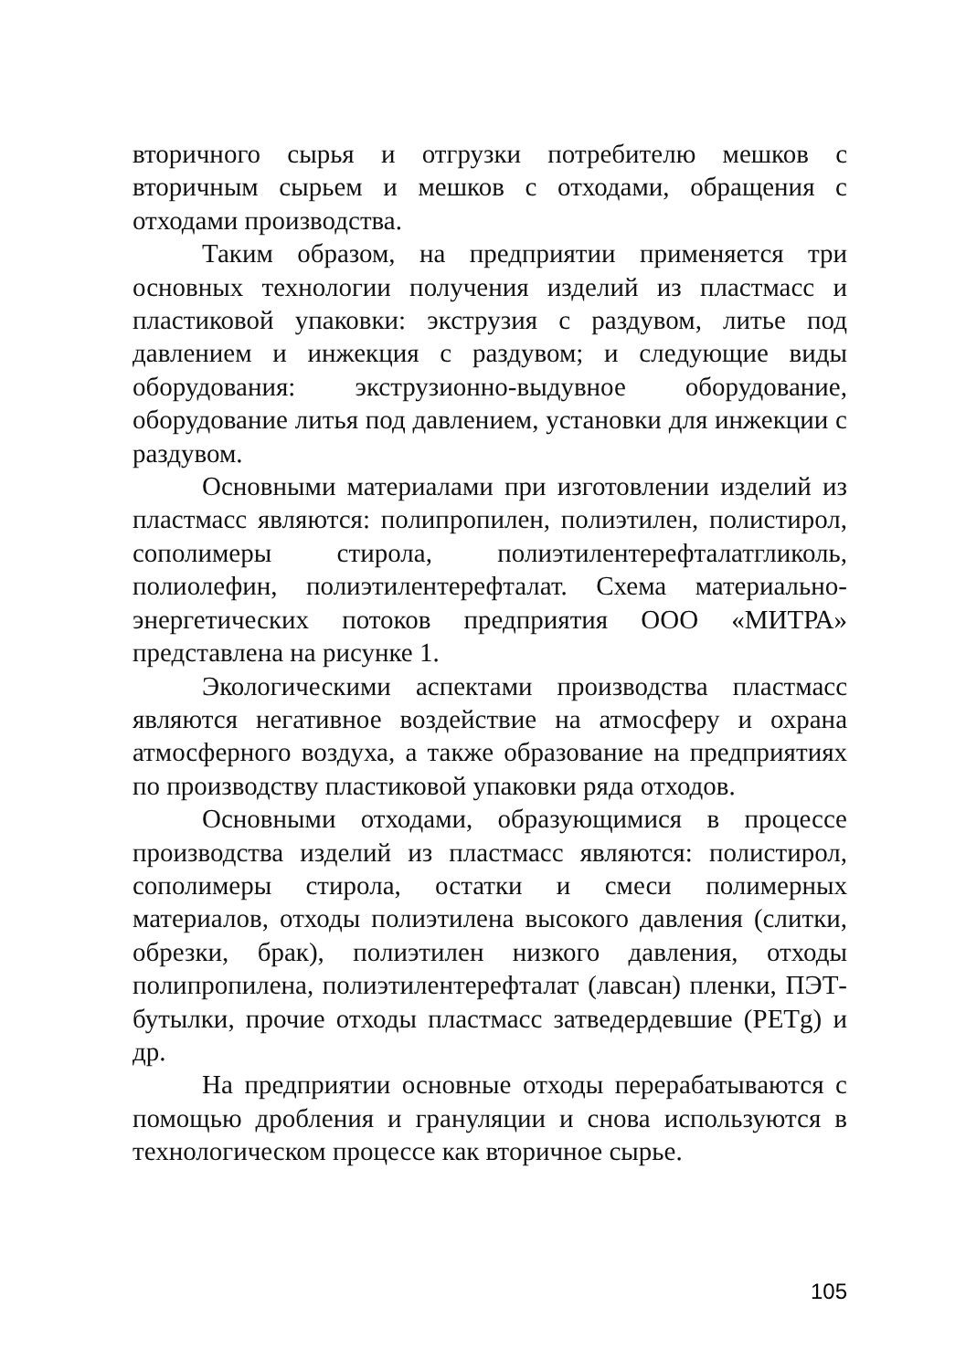вторичного сырья и отгрузки потребителю мешков с вторичным сырьем и мешков с отходами, обращения с отходами производства.
Таким образом, на предприятии применяется три основных технологии получения изделий из пластмасс и пластиковой упаковки: экструзия с раздувом, литье под давлением и инжекция с раздувом; и следующие виды оборудования: экструзионно-выдувное оборудование, оборудование литья под давлением, установки для инжекции с раздувом.
Основными материалами при изготовлении изделий из пластмасс являются: полипропилен, полиэтилен, полистирол, сополимеры стирола, полиэтилентерефталатгликоль, полиолефин, полиэтилентерефталат. Схема материально-энергетических потоков предприятия ООО «МИТРА» представлена на рисунке 1.
Экологическими аспектами производства пластмасс являются негативное воздействие на атмосферу и охрана атмосферного воздуха, а также образование на предприятиях по производству пластиковой упаковки ряда отходов.
Основными отходами, образующимися в процессе производства изделий из пластмасс являются: полистирол, сополимеры стирола, остатки и смеси полимерных материалов, отходы полиэтилена высокого давления (слитки, обрезки, брак), полиэтилен низкого давления, отходы полипропилена, полиэтилентерефталат (лавсан) пленки, ПЭТ-бутылки, прочие отходы пластмасс затведердевшие (PETg) и др.
На предприятии основные отходы перерабатываются с помощью дробления и грануляции и снова используются в технологическом процессе как вторичное сырье.
105